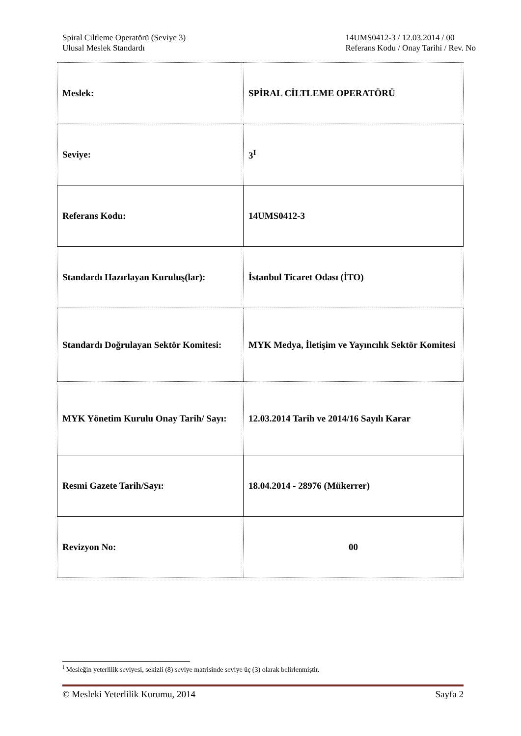Spiral Ciltleme Operatörü (Seviye 3)
Ulusal Meslek Standardı
14UMS0412-3 / 12.03.2014 / 00
Referans Kodu / Onay Tarihi / Rev. No
| Meslek: | SPİRAL CİLTLEME OPERATÖRÜ |
| Seviye: | 3<sup>I</sup> |
| Referans Kodu: | 14UMS0412-3 |
| Standardı Hazırlayan Kuruluş(lar): | İstanbul Ticaret Odası (İTO) |
| Standardı Doğrulayan Sektör Komitesi: | MYK Medya, İletişim ve Yayıncılık Sektör Komitesi |
| MYK Yönetim Kurulu Onay Tarih/ Sayı: | 12.03.2014 Tarih ve 2014/16 Sayılı Karar |
| Resmi Gazete Tarih/Sayı: | 18.04.2014 - 28976 (Mükerrer) |
| Revizyon No: | 00 |
<sup>I</sup> Mesleğin yeterlilik seviyesi, sekizli (8) seviye matrisinde seviye üç (3) olarak belirlenmiştir.
© Mesleki Yeterlilik Kurumu, 2014 Sayfa 2